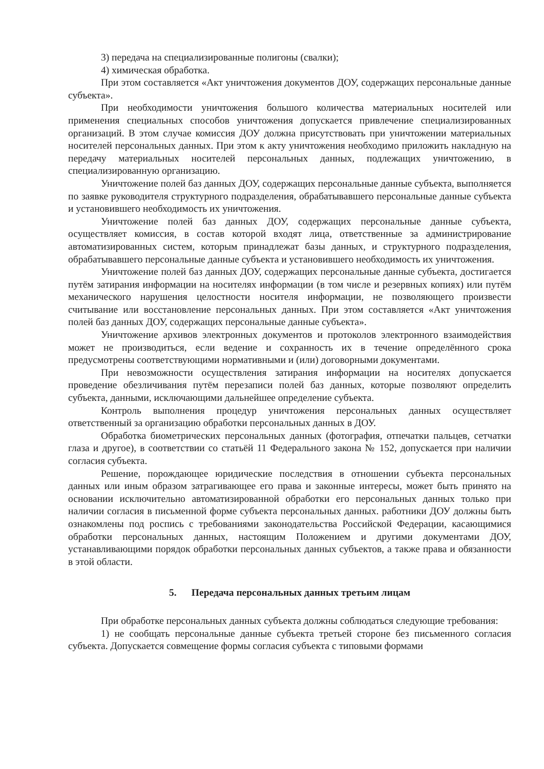3) передача на специализированные полигоны (свалки);
4) химическая обработка.
При этом составляется «Акт уничтожения документов ДОУ, содержащих персональные данные субъекта».
При необходимости уничтожения большого количества материальных носителей или применения специальных способов уничтожения допускается привлечение специализированных организаций. В этом случае комиссия ДОУ должна присутствовать при уничтожении материальных носителей персональных данных. При этом к акту уничтожения необходимо приложить накладную на передачу материальных носителей персональных данных, подлежащих уничтожению, в специализированную организацию.
Уничтожение полей баз данных ДОУ, содержащих персональные данные субъекта, выполняется по заявке руководителя структурного подразделения, обрабатывавшего персональные данные субъекта и установившего необходимость их уничтожения.
Уничтожение полей баз данных ДОУ, содержащих персональные данные субъекта, осуществляет комиссия, в состав которой входят лица, ответственные за администрирование автоматизированных систем, которым принадлежат базы данных, и структурного подразделения, обрабатывавшего персональные данные субъекта и установившего необходимость их уничтожения.
Уничтожение полей баз данных ДОУ, содержащих персональные данные субъекта, достигается путём затирания информации на носителях информации (в том числе и резервных копиях) или путём механического нарушения целостности носителя информации, не позволяющего произвести считывание или восстановление персональных данных. При этом составляется «Акт уничтожения полей баз данных ДОУ, содержащих персональные данные субъекта».
Уничтожение архивов электронных документов и протоколов электронного взаимодействия может не производиться, если ведение и сохранность их в течение определённого срока предусмотрены соответствующими нормативными и (или) договорными документами.
При невозможности осуществления затирания информации на носителях допускается проведение обезличивания путём перезаписи полей баз данных, которые позволяют определить субъекта, данными, исключающими дальнейшее определение субъекта.
Контроль выполнения процедур уничтожения персональных данных осуществляет ответственный за организацию обработки персональных данных в ДОУ.
Обработка биометрических персональных данных (фотография, отпечатки пальцев, сетчатки глаза и другое), в соответствии со статьёй 11 Федерального закона № 152, допускается при наличии согласия субъекта.
Решение, порождающее юридические последствия в отношении субъекта персональных данных или иным образом затрагивающее его права и законные интересы, может быть принято на основании исключительно автоматизированной обработки его персональных данных только при наличии согласия в письменной форме субъекта персональных данных. работники ДОУ должны быть ознакомлены под роспись с требованиями законодательства Российской Федерации, касающимися обработки персональных данных, настоящим Положением и другими документами ДОУ, устанавливающими порядок обработки персональных данных субъектов, а также права и обязанности в этой области.
5. Передача персональных данных третьим лицам
При обработке персональных данных субъекта должны соблюдаться следующие требования:
1) не сообщать персональные данные субъекта третьей стороне без письменного согласия субъекта. Допускается совмещение формы согласия субъекта с типовыми формами